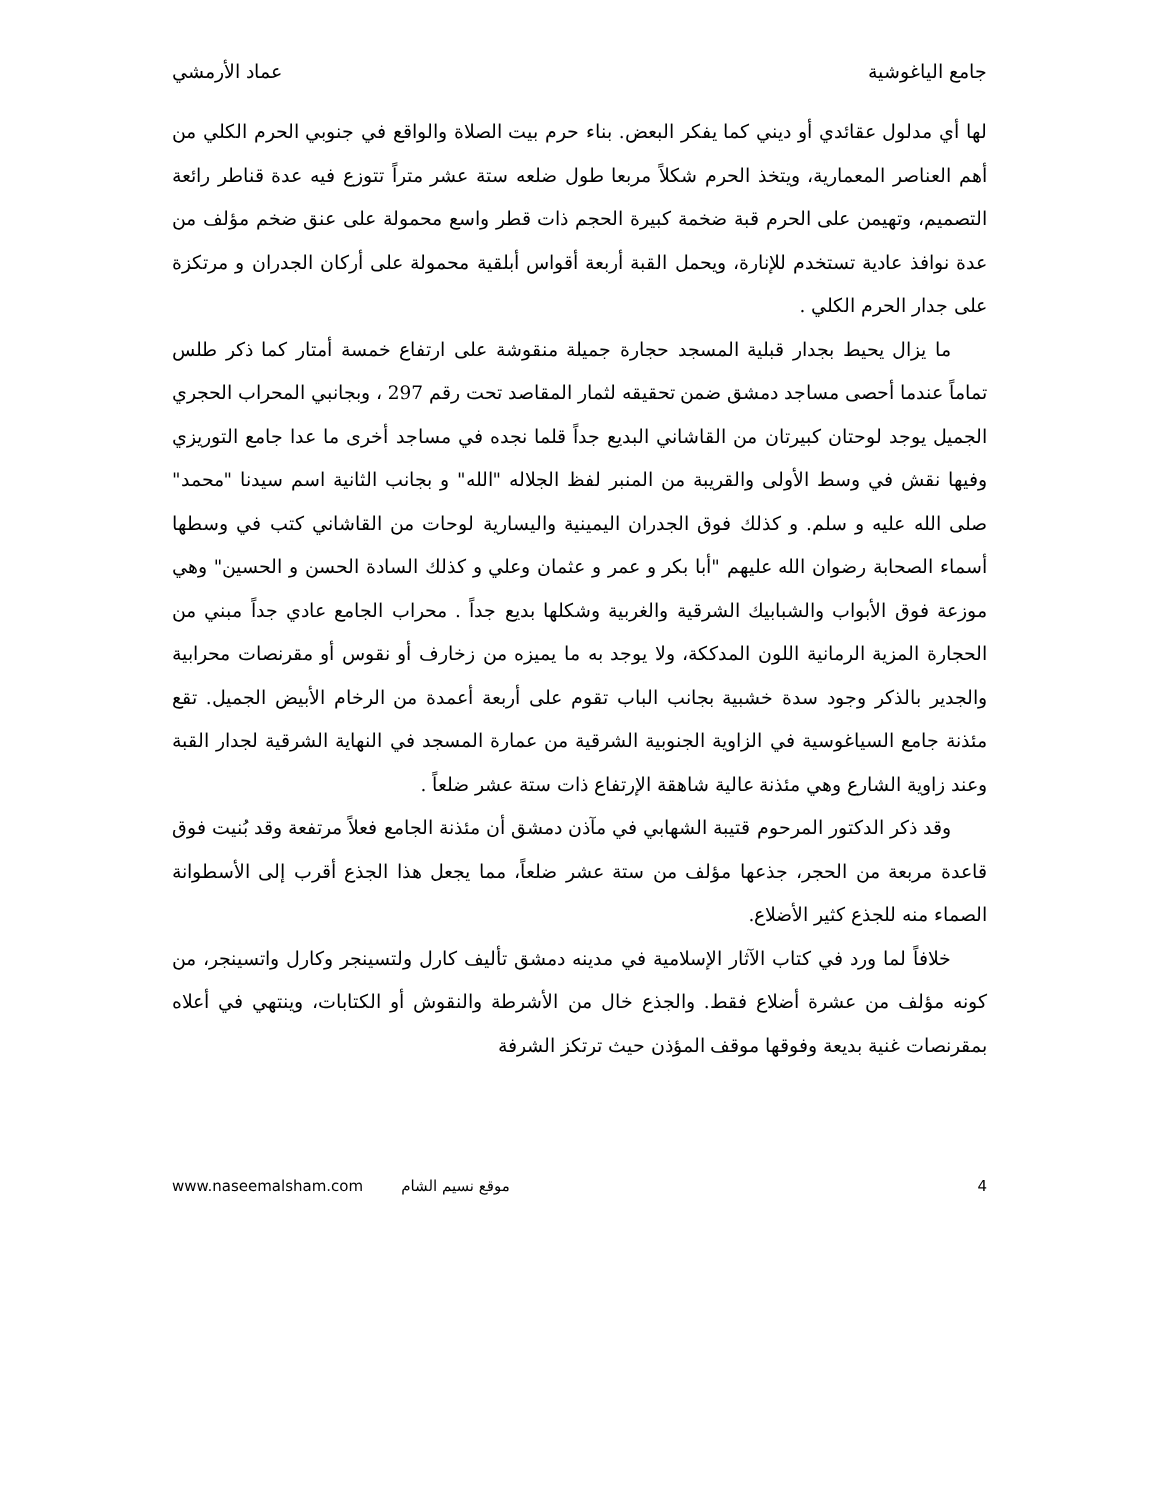جامع الياغوشية عماد الأرمشي
لها أي مدلول عقائدي أو ديني كما يفكر البعض. بناء حرم بيت الصلاة والواقع في جنوبي الحرم الكلي من أهم العناصر المعمارية، ويتخذ الحرم شكلاً مربعا طول ضلعه ستة عشر متراً تتوزع فيه عدة قناطر رائعة التصميم، وتهيمن على الحرم قبة ضخمة كبيرة الحجم ذات قطر واسع محمولة على عنق ضخم مؤلف من عدة نوافذ عادية تستخدم للإنارة، ويحمل القبة أربعة أقواس أبلقية محمولة على أركان الجدران و مرتكزة على جدار الحرم الكلي .
ما يزال يحيط بجدار قبلية المسجد حجارة جميلة منقوشة على ارتفاع خمسة أمتار كما ذكر طلس تماماً عندما أحصى مساجد دمشق ضمن تحقيقه لثمار المقاصد تحت رقم 297 ، وبجانبي المحراب الحجري الجميل يوجد لوحتان كبيرتان من القاشاني البديع جداً قلما نجده في مساجد أخرى ما عدا جامع التوريزي وفيها نقش في وسط الأولى والقريبة من المنبر لفظ الجلاله "الله" و بجانب الثانية اسم سيدنا "محمد" صلى الله عليه و سلم. و كذلك فوق الجدران اليمينية واليسارية لوحات من القاشاني كتب في وسطها أسماء الصحابة رضوان الله عليهم "أبا بكر و عمر و عثمان وعلي و كذلك السادة الحسن و الحسين" وهي موزعة فوق الأبواب والشبابيك الشرقية والغربية وشكلها بديع جداً . محراب الجامع عادي جداً مبني من الحجارة المزية الرمانية اللون المدككة، ولا يوجد به ما يميزه من زخارف أو نقوس أو مقرنصات محرابية والجدير بالذكر وجود سدة خشبية بجانب الباب تقوم على أربعة أعمدة من الرخام الأبيض الجميل. تقع مئذنة جامع السياغوسية في الزاوية الجنوبية الشرقية من عمارة المسجد في النهاية الشرقية لجدار القبة وعند زاوية الشارع وهي مئذنة عالية شاهقة الإرتفاع ذات ستة عشر ضلعاً .
وقد ذكر الدكتور المرحوم قتيبة الشهابي في مآذن دمشق أن مئذنة الجامع فعلاً مرتفعة وقد بُنيت فوق قاعدة مربعة من الحجر، جذعها مؤلف من ستة عشر ضلعاً، مما يجعل هذا الجذع أقرب إلى الأسطوانة الصماء منه للجذع كثير الأضلاع.
خلافاً لما ورد في كتاب الآثار الإسلامية في مدينه دمشق تأليف كارل ولتسينجر وكارل واتسينجر، من كونه مؤلف من عشرة أضلاع فقط. والجذع خال من الأشرطة والنقوش أو الكتابات، وينتهي في أعلاه بمقرنصات غنية بديعة وفوقها موقف المؤذن حيث ترتكز الشرفة
www.naseemalsham.com موقع نسيم الشام 4